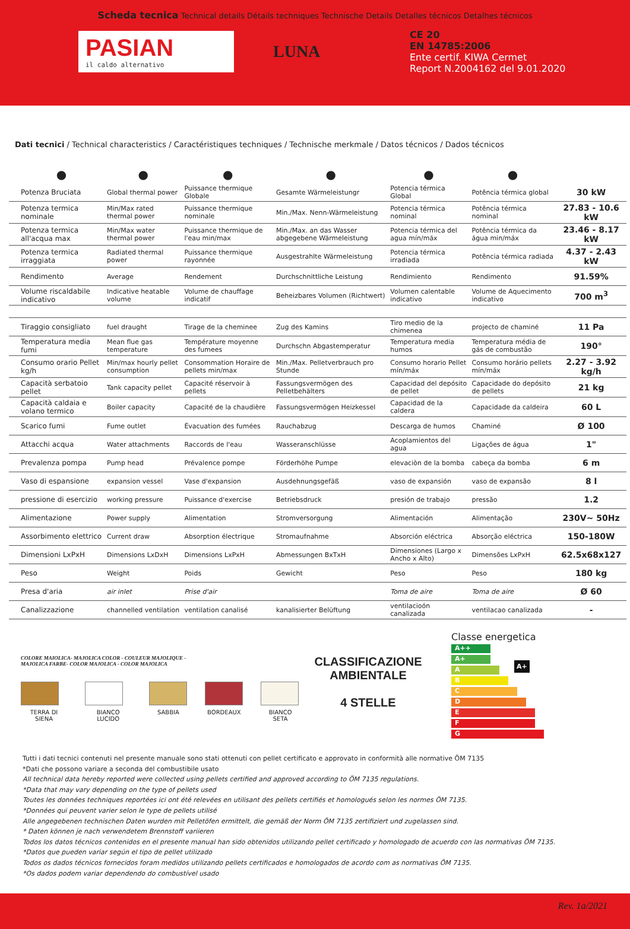Scheda tecnica Technical details Détails techniques Technische Details Detalles técnicos Detalhes técnicos
PASIAN
il caldo alternativo
LUNA
CE 20
EN 14785:2006
Ente certif. KIWA Cermet
Report N.2004162 del 9.01.2020
Dati tecnici / Technical characteristics / Caractéristiques techniques / Technische merkmale / Datos técnicos / Dados técnicos
| ● | ● | ● | ● | ● | ● | |
| Potenza Bruciata | Global thermal power | Puissance thermique Globale | Gesamte Wärmeleistungr | Potencia térmica Global | Potência térmica global | 30 kW |
| Potenza termica nominale | Min/Max rated thermal power | Puissance thermique nominale | Min./Max. Nenn-Wärmeleistung | Potencia térmica nominal | Potência térmica nominal | 27.83 - 10.6 kW |
| Potenza termica all'acqua max | Min/Max water thermal power | Puissance thermique de l'eau min/max | Min./Max. an das Wasser abgegebene Wärmeleistung | Potencia térmica del agua mín/máx | Potência térmica da água min/máx | 23.46 - 8.17 kW |
| Potenza termica irraggiata | Radiated thermal power | Puissance thermique rayonnée | Ausgestrahlte Wärmeleistung | Potencia térmica irradiada | Potência térmica radiada | 4.37 - 2.43 kW |
| Rendimento | Average | Rendement | Durchschnittliche Leistung | Rendimiento | Rendimento | 91.59% |
| Volume riscaldabile indicativo | Indicative heatable volume | Volume de chauffage indicatif | Beheizbares Volumen (Richtwert) | Volumen calentable indicativo | Volume de Aquecimento indicativo | 700 m<sup>3</sup> |
| Tiraggio consigliato | fuel draught | Tirage de la cheminee | Zug des Kamins | Tiro medio de la chimenea | projecto de chaminé | 11 Pa |
| Temperatura media fumi | Mean flue gas temperature | Température moyenne des fumees | Durchschn Abgastemperatur | Temperatura media humos | Temperatura média de gás de combustão | 190° |
| Consumo orario Pellet kg/h | Min/max hourly pellet consumption | Consommation Horaire de pellets min/max | Min./Max. Pelletverbrauch pro Stunde | Consumo horario Pellet mín/máx | Consumo horário pellets mín/máx | 2.27 - 3.92 kg/h |
| Capacità serbatoio pellet | Tank capacity pellet | Capacité réservoir à pellets | Fassungsvermögen des Pelletbehälters | Capacidad del depósito de pellet | Capacidade do depósito de pellets | 21 kg |
| Capacità caldaia e volano termico | Boiler capacity | Capacité de la chaudière | Fassungsvermögen Heizkessel | Capacidad de la caldera | Capacidade da caldeira | 60 L |
| Scarico fumi | Fume outlet | Évacuation des fumées | Rauchabzug | Descarga de humos | Chaminé | Ø 100 |
| Attacchi acqua | Water attachments | Raccords de l'eau | Wasseranschlüsse | Acoplamientos del agua | Ligações de água | 1" |
| Prevalenza pompa | Pump head | Prévalence pompe | Förderhöhe Pumpe | elevaciòn de la bomba | cabeça da bomba | 6 m |
| Vaso di espansione | expansion vessel | Vase d'expansion | Ausdehnungsgefäß | vaso de expansión | vaso de expansão | 8 l |
| pressione di esercizio | working pressure | Puissance d'exercise | Betriebsdruck | presión de trabajo | pressão | 1.2 |
| Alimentazione | Power supply | Alimentation | Stromversorgung | Alimentación | Alimentação | 230V~ 50Hz |
| Assorbimento elettrico | Current draw | Absorption électrique | Stromaufnahme | Absorción eléctrica | Absorção eléctrica | 150-180W |
| Dimensioni LxPxH | Dimensions LxDxH | Dimensions LxPxH | Abmessungen BxTxH | Dimensiones (Largo x Ancho x Alto) | Dimensões LxPxH | 62.5x68x127 |
| Peso | Weight | Poids | Gewicht | Peso | Peso | 180 kg |
| Presa d'aria | air inlet | Prise d'air | | Toma de aire | Toma de aire | Ø 60 |
| Canalizzazione | channelled ventilation | ventilation canalisé | kanalisierter Belüftung | ventilacioón canalizada | ventilacao canalizada | - |
COLORE MAIOLICA- MAJOLICA COLOR - COULEUR MAJOLIQUE -
MAJOLICA FARBE- COLOR MAJOLICA - COLOR MAJOLICA
TERRA DI SIENA BIANCO LUCIDO SABBIA BORDEAUX BIANCO SETA
CLASSIFICAZIONE AMBIENTALE
4 STELLE
Classe energetica
A++
A+ A+
A
B
C
D
E
F
G
Tutti i dati tecnici contenuti nel presente manuale sono stati ottenuti con pellet certificato e approvato in conformità alle normative ÖM 7135
*Dati che possono variare a seconda del combustibile usato
All technical data hereby reported were collected using pellets certified and approved according to ÖM 7135 regulations.
*Data that may vary depending on the type of pellets used
Toutes les données techniques reportées ici ont été relevées en utilisant des pellets certifiés et homologués selon les normes ÖM 7135.
*Données qui peuvent varier selon le type de pellets utilisé
Alle angegebenen technischen Daten wurden mit Pelletöfen ermittelt, die gemäß der Norm ÖM 7135 zertifiziert und zugelassen sind.
* Daten können je nach verwendetem Brennstoff variieren
Todos los datos técnicos contenidos en el presente manual han sido obtenidos utilizando pellet certificado y homologado de acuerdo con las normativas ÖM 7135.
*Datos que pueden variar según el tipo de pellet utilizado
Todos os dados técnicos fornecidos foram medidos utilizando pellets certificados e homologados de acordo com as normativas ÖM 7135.
*Os dados podem variar dependendo do combustível usado
Rev. 1a/2021